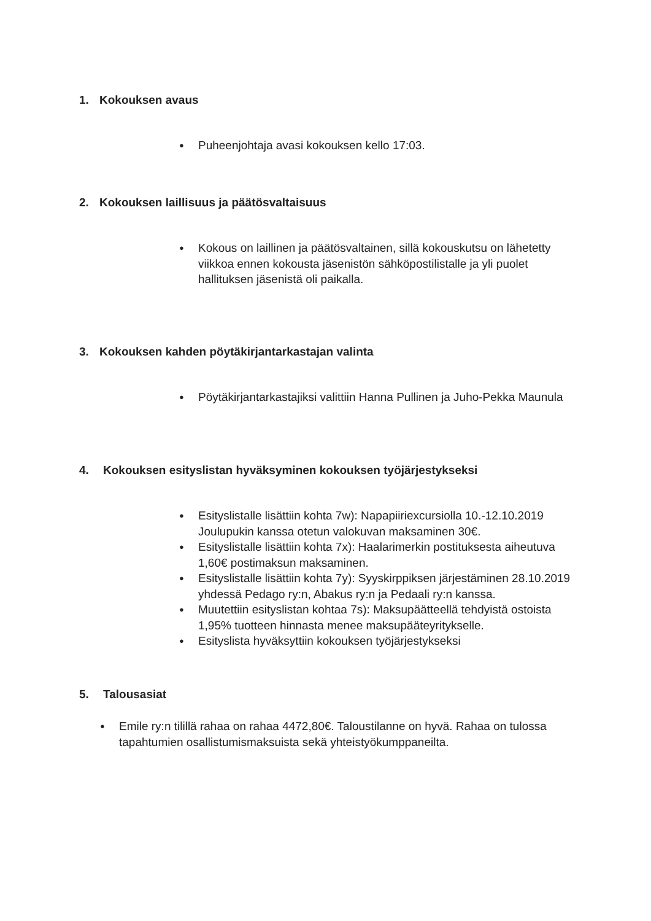1. Kokouksen avaus
● Puheenjohtaja avasi kokouksen kello 17:03.
2. Kokouksen laillisuus ja päätösvaltaisuus
● Kokous on laillinen ja päätösvaltainen, sillä kokouskutsu on lähetetty viikkoa ennen kokousta jäsenistön sähköpostilistalle ja yli puolet hallituksen jäsenistä oli paikalla.
3. Kokouksen kahden pöytäkirjantarkastajan valinta
● Pöytäkirjantarkastajiksi valittiin Hanna Pullinen ja Juho-Pekka Maunula
4. Kokouksen esityslistan hyväksyminen kokouksen työjärjestykseksi
● Esityslistalle lisättiin kohta 7w): Napapiiriexcursiolla 10.-12.10.2019 Joulupukin kanssa otetun valokuvan maksaminen 30€.
● Esityslistalle lisättiin kohta 7x): Haalarimerkin postituksesta aiheutuva 1,60€ postimaksun maksaminen.
● Esityslistalle lisättiin kohta 7y): Syyskirppiksen järjestäminen 28.10.2019 yhdessä Pedago ry:n, Abakus ry:n ja Pedaali ry:n kanssa.
● Muutettiin esityslistan kohtaa 7s): Maksupäätteellä tehdyistä ostoista 1,95% tuotteen hinnasta menee maksupääteyritykselle.
● Esityslista hyväksyttiin kokouksen työjärjestykseksi
5. Talousasiat
● Emile ry:n tilillä rahaa on rahaa 4472,80€. Taloustilanne on hyvä. Rahaa on tulossa tapahtumien osallistumismaksuista sekä yhteistyökumppaneilta.